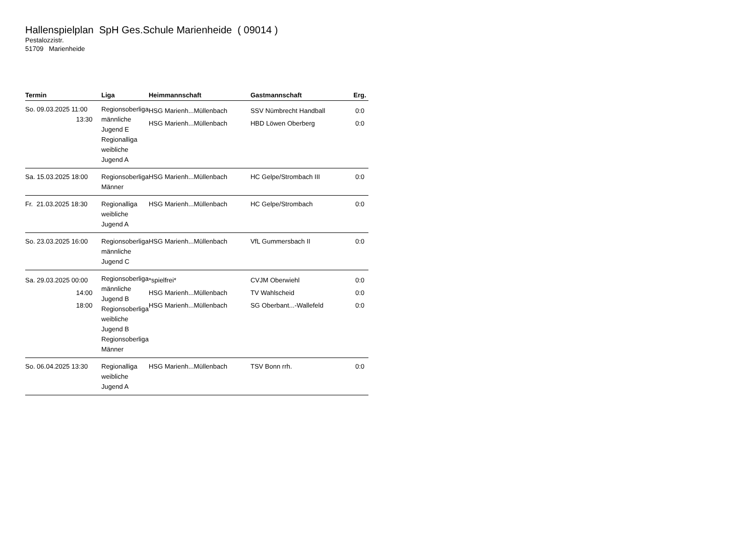Hallenspielplan SpH Ges.Schule Marienheide ( 09014 )
Pestalozzistr.
51709 Marienheide
| Termin | Liga | Heimmannschaft | Gastmannschaft | Erg. |
| --- | --- | --- | --- | --- |
| So. 09.03.2025 11:00 13:30 | Regionsoberliga männliche Jugend E Regionalliga weibliche Jugend A | HSG Marienh...Müllenbach HSG Marienh...Müllenbach | SSV Nümbrecht Handball HBD Löwen Oberberg | 0:0 0:0 |
| Sa. 15.03.2025 18:00 | Regionsoberliga Männer | HSG Marienh...Müllenbach | HC Gelpe/Strombach III | 0:0 |
| Fr. 21.03.2025 18:30 | Regionalliga weibliche Jugend A | HSG Marienh...Müllenbach | HC Gelpe/Strombach | 0:0 |
| So. 23.03.2025 16:00 | Regionsoberliga männliche Jugend C | HSG Marienh...Müllenbach | VfL Gummersbach II | 0:0 |
| Sa. 29.03.2025 00:00 14:00 18:00 | Regionsoberliga männliche Jugend B Regionsoberliga weibliche Jugend B Regionsoberliga Männer | *spielfrei* HSG Marienh...Müllenbach HSG Marienh...Müllenbach | CVJM Oberwiehl TV Wahlscheid SG Oberbant...-Wallefeld | 0:0 0:0 0:0 |
| So. 06.04.2025 13:30 | Regionalliga weibliche Jugend A | HSG Marienh...Müllenbach | TSV Bonn rrh. | 0:0 |